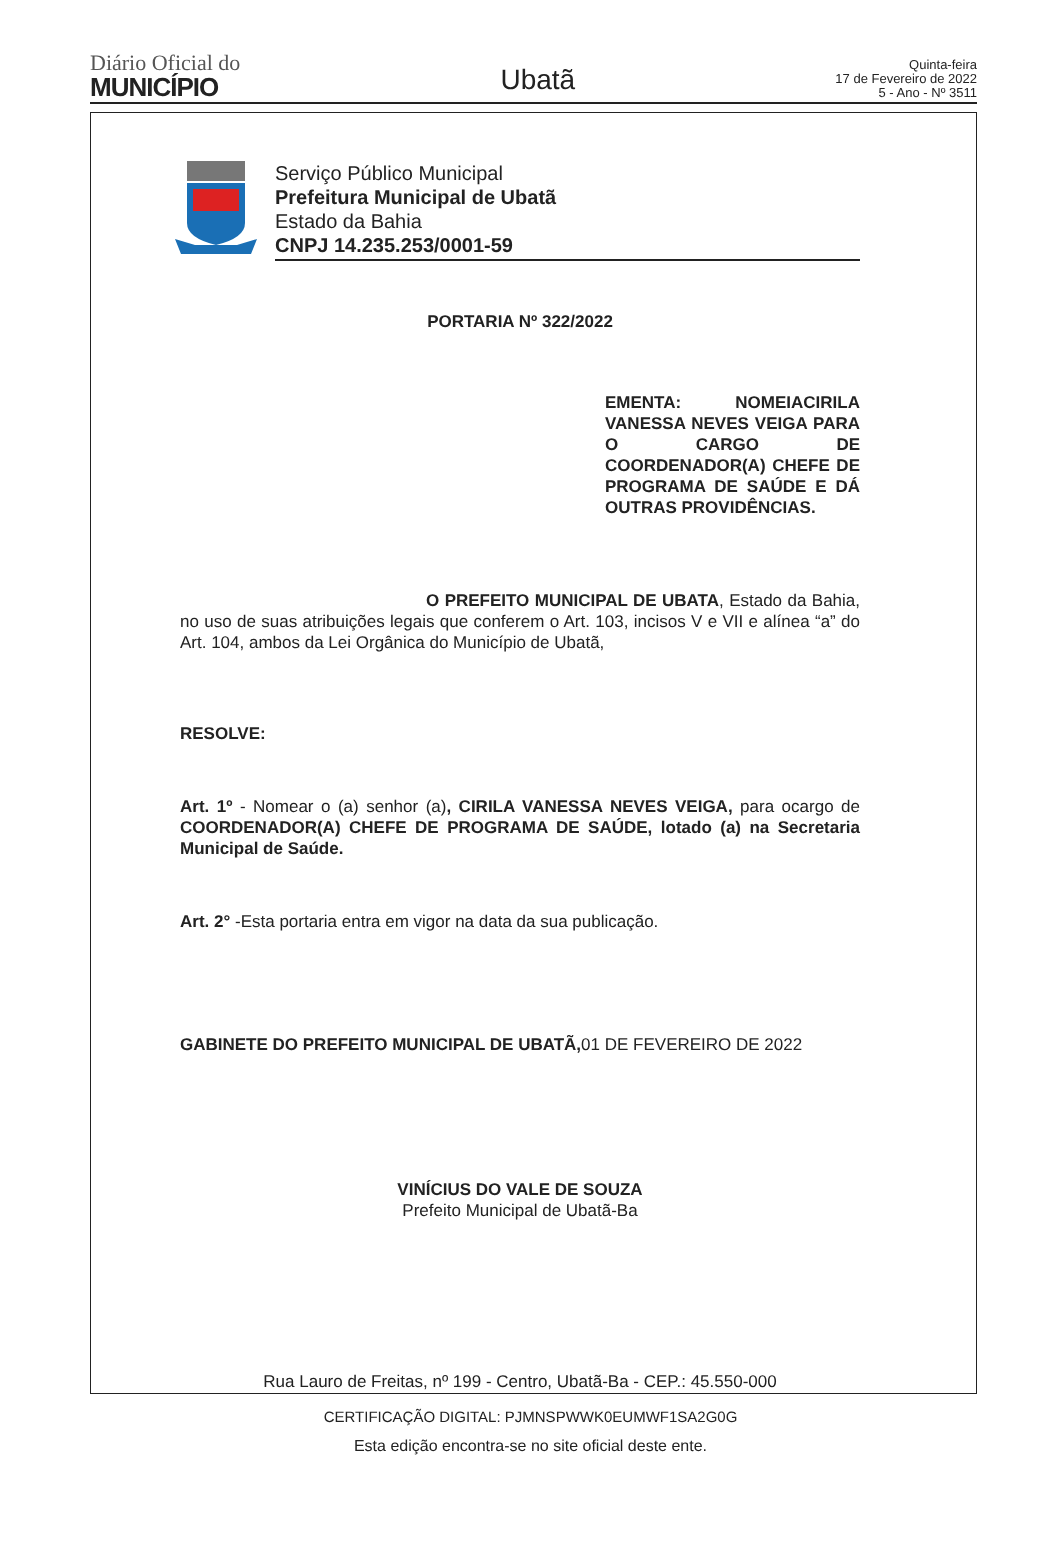Diário Oficial do
MUNICÍPIO
Ubatã
Quinta-feira
17 de Fevereiro de 2022
5 - Ano - Nº 3511
Serviço Público Municipal
Prefeitura Municipal de Ubatã
Estado da Bahia
CNPJ 14.235.253/0001-59
PORTARIA Nº 322/2022
EMENTA: NOMEIACIRILA VANESSA NEVES VEIGA PARA O CARGO DE COORDENADOR(A) CHEFE DE PROGRAMA DE SAÚDE E DÁ OUTRAS PROVIDÊNCIAS.
O PREFEITO MUNICIPAL DE UBATA, Estado da Bahia, no uso de suas atribuições legais que conferem o Art. 103, incisos V e VII e alínea “a” do Art. 104, ambos da Lei Orgânica do Município de Ubatã,
RESOLVE:
Art. 1º - Nomear o (a) senhor (a), CIRILA VANESSA NEVES VEIGA, para ocargo de COORDENADOR(A) CHEFE DE PROGRAMA DE SAÚDE, lotado (a) na Secretaria Municipal de Saúde.
Art. 2° -Esta portaria entra em vigor na data da sua publicação.
GABINETE DO PREFEITO MUNICIPAL DE UBATÃ, 01 DE FEVEREIRO DE 2022
VINÍCIUS DO VALE DE SOUZA
Prefeito Municipal de Ubatã-Ba
Rua Lauro de Freitas, nº 199 - Centro, Ubatã-Ba - CEP.: 45.550-000
CERTIFICAÇÃO DIGITAL: PJMNSPWWK0EUMWF1SA2G0G
Esta edição encontra-se no site oficial deste ente.